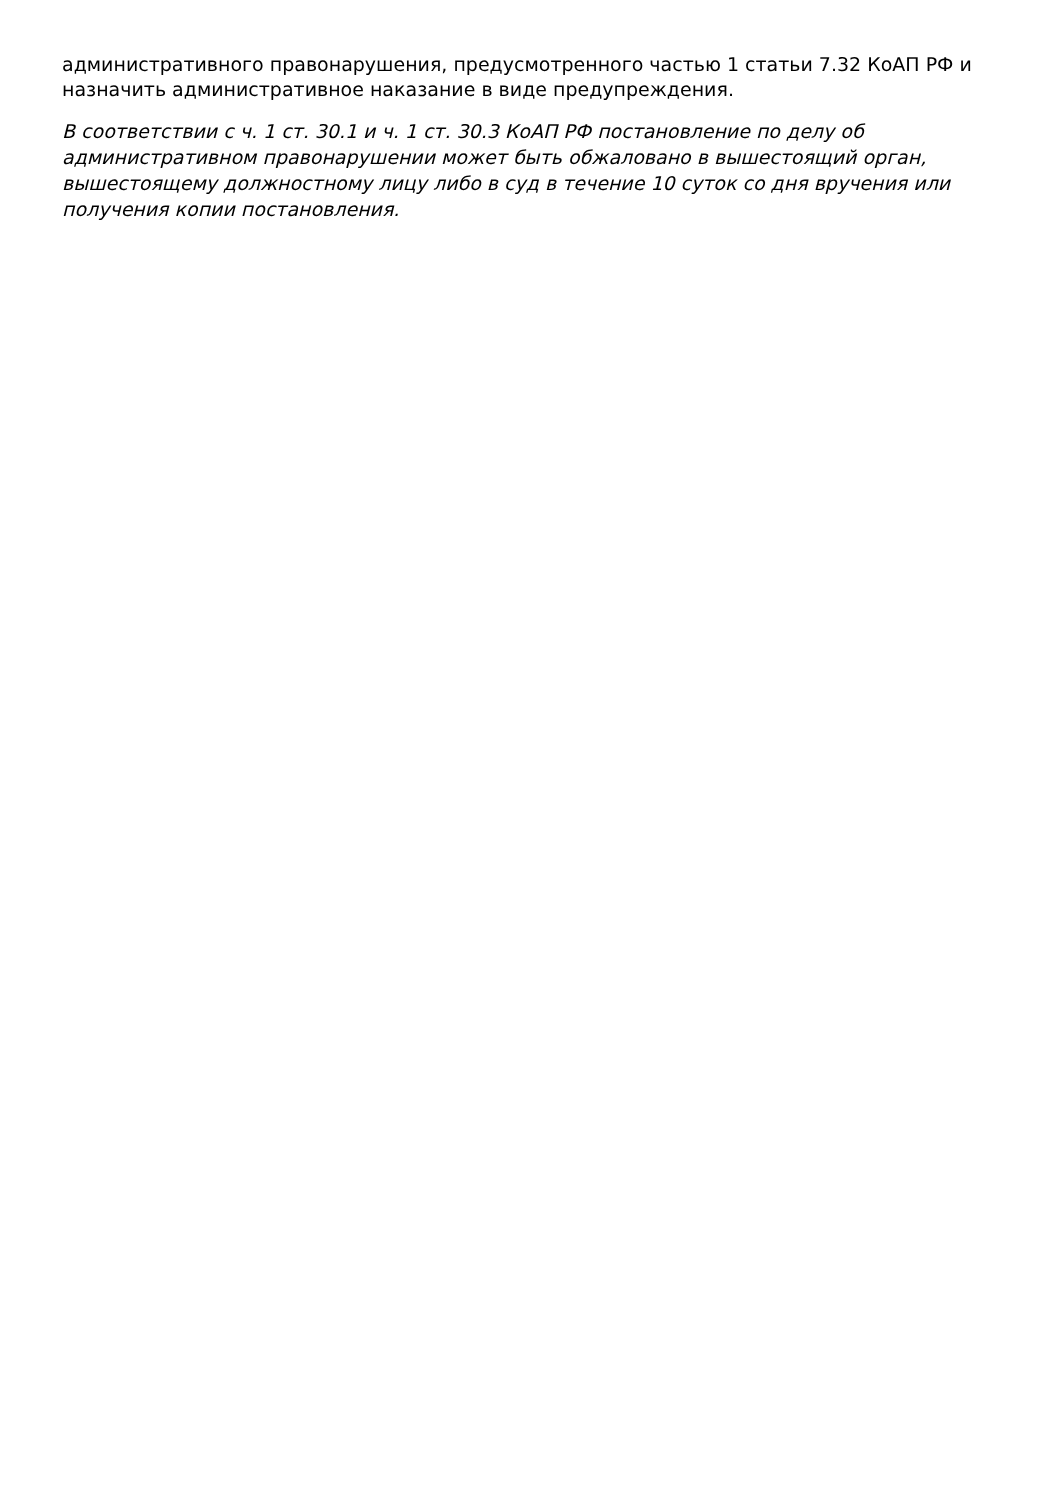административного правонарушения, предусмотренного частью 1 статьи 7.32 КоАП РФ и назначить административное наказание в виде предупреждения.
В соответствии с ч. 1 ст. 30.1 и ч. 1 ст. 30.3 КоАП РФ постановление по делу об административном правонарушении может быть обжаловано в вышестоящий орган, вышестоящему должностному лицу либо в суд в течение 10 суток со дня вручения или получения копии постановления.